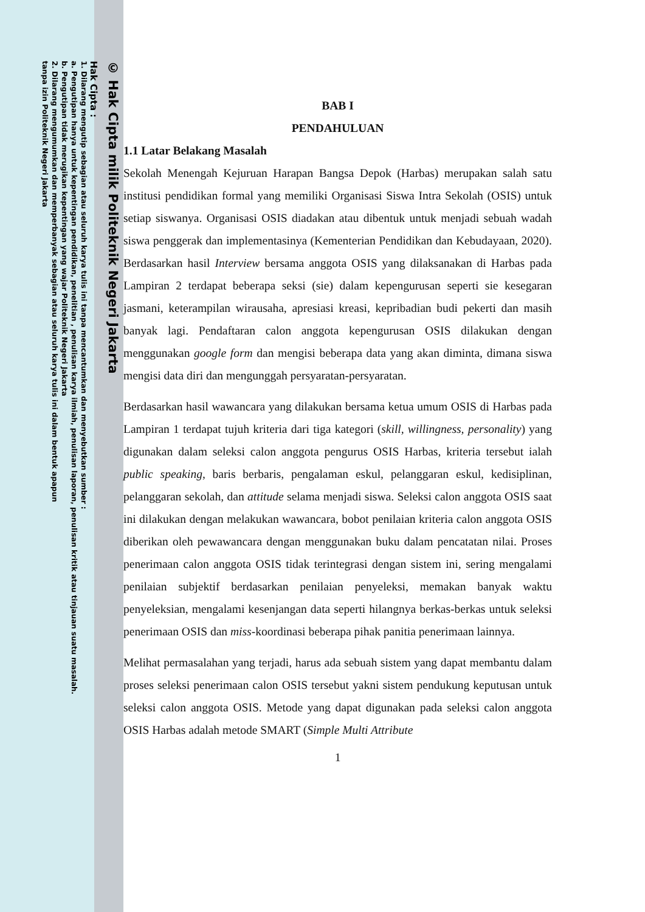© Hak Cipta milik Politeknik Negeri Jakarta
Hak Cipta :
1. Dilarang mengutip sebagian atau seluruh karya tulis ini tanpa mencantumkan dan menyebutkan sumber :
a. Pengutipan hanya untuk kepentingan pendidikan, penelitian , penulisan karya ilmiah, penulisan laporan, penulisan kritik atau tinjauan suatu masalah.
b. Pengutipan tidak merugikan kepentingan yang wajar Politeknik Negeri Jakarta
2. Dilarang mengumumkan dan memperbanyak sebagian atau seluruh karya tulis ini dalam bentuk apapun
tanpa izin Politeknik Negeri Jakarta
BAB I
PENDAHULUAN
1.1 Latar Belakang Masalah
Sekolah Menengah Kejuruan Harapan Bangsa Depok (Harbas) merupakan salah satu institusi pendidikan formal yang memiliki Organisasi Siswa Intra Sekolah (OSIS) untuk setiap siswanya. Organisasi OSIS diadakan atau dibentuk untuk menjadi sebuah wadah siswa penggerak dan implementasinya (Kementerian Pendidikan dan Kebudayaan, 2020). Berdasarkan hasil Interview bersama anggota OSIS yang dilaksanakan di Harbas pada Lampiran 2 terdapat beberapa seksi (sie) dalam kepengurusan seperti sie kesegaran jasmani, keterampilan wirausaha, apresiasi kreasi, kepribadian budi pekerti dan masih banyak lagi. Pendaftaran calon anggota kepengurusan OSIS dilakukan dengan menggunakan google form dan mengisi beberapa data yang akan diminta, dimana siswa mengisi data diri dan mengunggah persyaratan-persyaratan.
Berdasarkan hasil wawancara yang dilakukan bersama ketua umum OSIS di Harbas pada Lampiran 1 terdapat tujuh kriteria dari tiga kategori (skill, willingness, personality) yang digunakan dalam seleksi calon anggota pengurus OSIS Harbas, kriteria tersebut ialah public speaking, baris berbaris, pengalaman eskul, pelanggaran eskul, kedisiplinan, pelanggaran sekolah, dan attitude selama menjadi siswa. Seleksi calon anggota OSIS saat ini dilakukan dengan melakukan wawancara, bobot penilaian kriteria calon anggota OSIS diberikan oleh pewawancara dengan menggunakan buku dalam pencatatan nilai. Proses penerimaan calon anggota OSIS tidak terintegrasi dengan sistem ini, sering mengalami penilaian subjektif berdasarkan penilaian penyeleksi, memakan banyak waktu penyeleksian, mengalami kesenjangan data seperti hilangnya berkas-berkas untuk seleksi penerimaan OSIS dan miss-koordinasi beberapa pihak panitia penerimaan lainnya.
Melihat permasalahan yang terjadi, harus ada sebuah sistem yang dapat membantu dalam proses seleksi penerimaan calon OSIS tersebut yakni sistem pendukung keputusan untuk seleksi calon anggota OSIS. Metode yang dapat digunakan pada seleksi calon anggota OSIS Harbas adalah metode SMART (Simple Multi Attribute
1